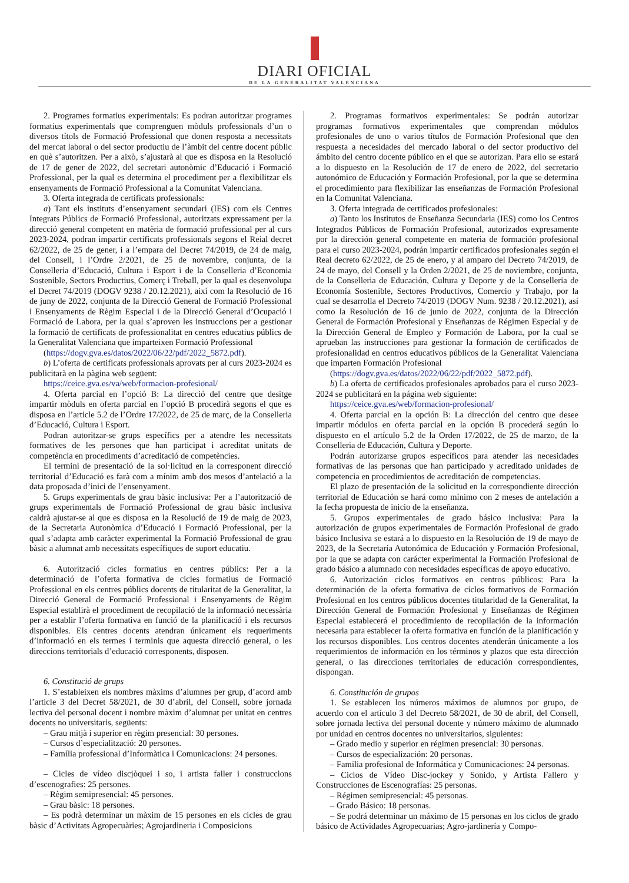DIARI OFICIAL
DE LA GENERALITAT VALENCIANA
2. Programes formatius experimentals: Es podran autoritzar programes formatius experimentals que comprenguen mòduls professionals d’un o diversos títols de Formació Professional que donen resposta a necessitats del mercat laboral o del sector productiu de l’àmbit del centre docent públic en què s’autoritzen. Per a això, s’ajustarà al que es disposa en la Resolució de 17 de gener de 2022, del secretari autonòmic d’Educació i Formació Professional, per la qual es determina el procediment per a flexibilitzar els ensenyaments de Formació Professional a la Comunitat Valenciana.
3. Oferta integrada de certificats professionals:
a) Tant els instituts d’ensenyament secundari (IES) com els Centres Integrats Públics de Formació Professional, autoritzats expressament per la direcció general competent en matèria de formació professional per al curs 2023-2024, podran impartir certificats professionals segons el Reial decret 62/2022, de 25 de gener, i a l’empara del Decret 74/2019, de 24 de maig, del Consell, i l’Ordre 2/2021, de 25 de novembre, conjunta, de la Conselleria d’Educació, Cultura i Esport i de la Conselleria d’Economia Sostenible, Sectors Productius, Comerç i Treball, per la qual es desenvolupa el Decret 74/2019 (DOGV 9238 / 20.12.2021), així com la Resolució de 16 de juny de 2022, conjunta de la Direcció General de Formació Professional i Ensenyaments de Règim Especial i de la Direcció General d’Ocupació i Formació de Labora, per la qual s’aproven les instruccions per a gestionar la formació de certificats de professionalitat en centres educatius públics de la Generalitat Valenciana que imparteixen Formació Professional
(https://dogv.gva.es/datos/2022/06/22/pdf/2022_5872.pdf).
b) L’oferta de certificats professionals aprovats per al curs 2023-2024 es publicitarà en la pàgina web següent:
https://ceice.gva.es/va/web/formacion-profesional/
4. Oferta parcial en l’opció B: La direcció del centre que desitge impartir mòduls en oferta parcial en l’opció B procedirà segons el que es disposa en l’article 5.2 de l’Ordre 17/2022, de 25 de març, de la Conselleria d’Educació, Cultura i Esport.
Podran autoritzar-se grups específics per a atendre les necessitats formatives de les persones que han participat i acreditat unitats de competència en procediments d’acreditació de competències.
El termini de presentació de la sol·licitud en la corresponent direcció territorial d’Educació es farà com a mínim amb dos mesos d’antelació a la data proposada d’inici de l’ensenyament.
5. Grups experimentals de grau bàsic inclusiva: Per a l’autorització de grups experimentals de Formació Professional de grau bàsic inclusiva caldrà ajustar-se al que es disposa en la Resolució de 19 de maig de 2023, de la Secretaria Autonòmica d’Educació i Formació Professional, per la qual s’adapta amb caràcter experimental la Formació Professional de grau bàsic a alumnat amb necessitats específiques de suport educatiu.
6. Autorització cicles formatius en centres públics: Per a la determinació de l’oferta formativa de cicles formatius de Formació Professional en els centres públics docents de titularitat de la Generalitat, la Direcció General de Formació Professional i Ensenyaments de Règim Especial establirà el procediment de recopilació de la informació necessària per a establir l’oferta formativa en funció de la planificació i els recursos disponibles. Els centres docents atendran únicament els requeriments d’informació en els termes i terminis que aquesta direcció general, o les direccions territorials d’educació corresponents, disposen.
6. Constitució de grups
1. S’estableixen els nombres màxims d’alumnes per grup, d’acord amb l’article 3 del Decret 58/2021, de 30 d’abril, del Consell, sobre jornada lectiva del personal docent i nombre màxim d’alumnat per unitat en centres docents no universitaris, següents:
– Grau mitjà i superior en règim presencial: 30 persones.
– Cursos d’especialització: 20 persones.
– Família professional d’Informàtica i Comunicacions: 24 persones.
– Cicles de vídeo discjòquei i so, i artista faller i construccions d’escenografies: 25 persones.
– Règim semipresencial: 45 persones.
– Grau bàsic: 18 persones.
– Es podrà determinar un màxim de 15 persones en els cicles de grau bàsic d’Activitats Agropecuàries; Agrojardineria i Composicions
2. Programas formativos experimentales: Se podrán autorizar programas formativos experimentales que comprendan módulos profesionales de uno o varios títulos de Formación Profesional que den respuesta a necesidades del mercado laboral o del sector productivo del ámbito del centro docente público en el que se autorizan. Para ello se estará a lo dispuesto en la Resolución de 17 de enero de 2022, del secretario autonómico de Educación y Formación Profesional, por la que se determina el procedimiento para flexibilizar las enseñanzas de Formación Profesional en la Comunitat Valenciana.
3. Oferta integrada de certificados profesionales:
a) Tanto los Institutos de Enseñanza Secundaria (IES) como los Centros Integrados Públicos de Formación Profesional, autorizados expresamente por la dirección general competente en materia de formación profesional para el curso 2023-2024, podrán impartir certificados profesionales según el Real decreto 62/2022, de 25 de enero, y al amparo del Decreto 74/2019, de 24 de mayo, del Consell y la Orden 2/2021, de 25 de noviembre, conjunta, de la Conselleria de Educación, Cultura y Deporte y de la Conselleria de Economía Sostenible, Sectores Productivos, Comercio y Trabajo, por la cual se desarrolla el Decreto 74/2019 (DOGV Num. 9238 / 20.12.2021), así como la Resolución de 16 de junio de 2022, conjunta de la Dirección General de Formación Profesional y Enseñanzas de Régimen Especial y de la Dirección General de Empleo y Formación de Labora, por la cual se aprueban las instrucciones para gestionar la formación de certificados de profesionalidad en centros educativos públicos de la Generalitat Valenciana que imparten Formación Profesional
(https://dogv.gva.es/datos/2022/06/22/pdf/2022_5872.pdf).
b) La oferta de certificados profesionales aprobados para el curso 2023-2024 se publicitará en la página web siguiente:
https://ceice.gva.es/web/formacion-profesional/
4. Oferta parcial en la opción B: La dirección del centro que desee impartir módulos en oferta parcial en la opción B procederá según lo dispuesto en el artículo 5.2 de la Orden 17/2022, de 25 de marzo, de la Conselleria de Educación, Cultura y Deporte.
Podrán autorizarse grupos específicos para atender las necesidades formativas de las personas que han participado y acreditado unidades de competencia en procedimientos de acreditación de competencias.
El plazo de presentación de la solicitud en la correspondiente dirección territorial de Educación se hará como mínimo con 2 meses de antelación a la fecha propuesta de inicio de la enseñanza.
5. Grupos experimentales de grado básico inclusiva: Para la autorización de grupos experimentales de Formación Profesional de grado básico Inclusiva se estará a lo dispuesto en la Resolución de 19 de mayo de 2023, de la Secretaría Autonómica de Educación y Formación Profesional, por la que se adapta con carácter experimental la Formación Profesional de grado básico a alumnado con necesidades específicas de apoyo educativo.
6. Autorización ciclos formativos en centros públicos: Para la determinación de la oferta formativa de ciclos formativos de Formación Profesional en los centros públicos docentes titularidad de la Generalitat, la Dirección General de Formación Profesional y Enseñanzas de Régimen Especial establecerá el procedimiento de recopilación de la información necesaria para establecer la oferta formativa en función de la planificación y los recursos disponibles. Los centros docentes atenderán únicamente a los requerimientos de información en los términos y plazos que esta dirección general, o las direcciones territoriales de educación correspondientes, dispongan.
6. Constitución de grupos
1. Se establecen los números máximos de alumnos por grupo, de acuerdo con el artículo 3 del Decreto 58/2021, de 30 de abril, del Consell, sobre jornada lectiva del personal docente y número máximo de alumnado por unidad en centros docentes no universitarios, siguientes:
– Grado medio y superior en régimen presencial: 30 personas.
– Cursos de especialización: 20 personas.
– Familia profesional de Informática y Comunicaciones: 24 personas.
– Ciclos de Vídeo Disc-jockey y Sonido, y Artista Fallero y Construcciones de Escenografías: 25 personas.
– Régimen semipresencial: 45 personas.
– Grado Básico: 18 personas.
– Se podrá determinar un máximo de 15 personas en los ciclos de grado básico de Actividades Agropecuarias; Agro-jardinería y Compo-